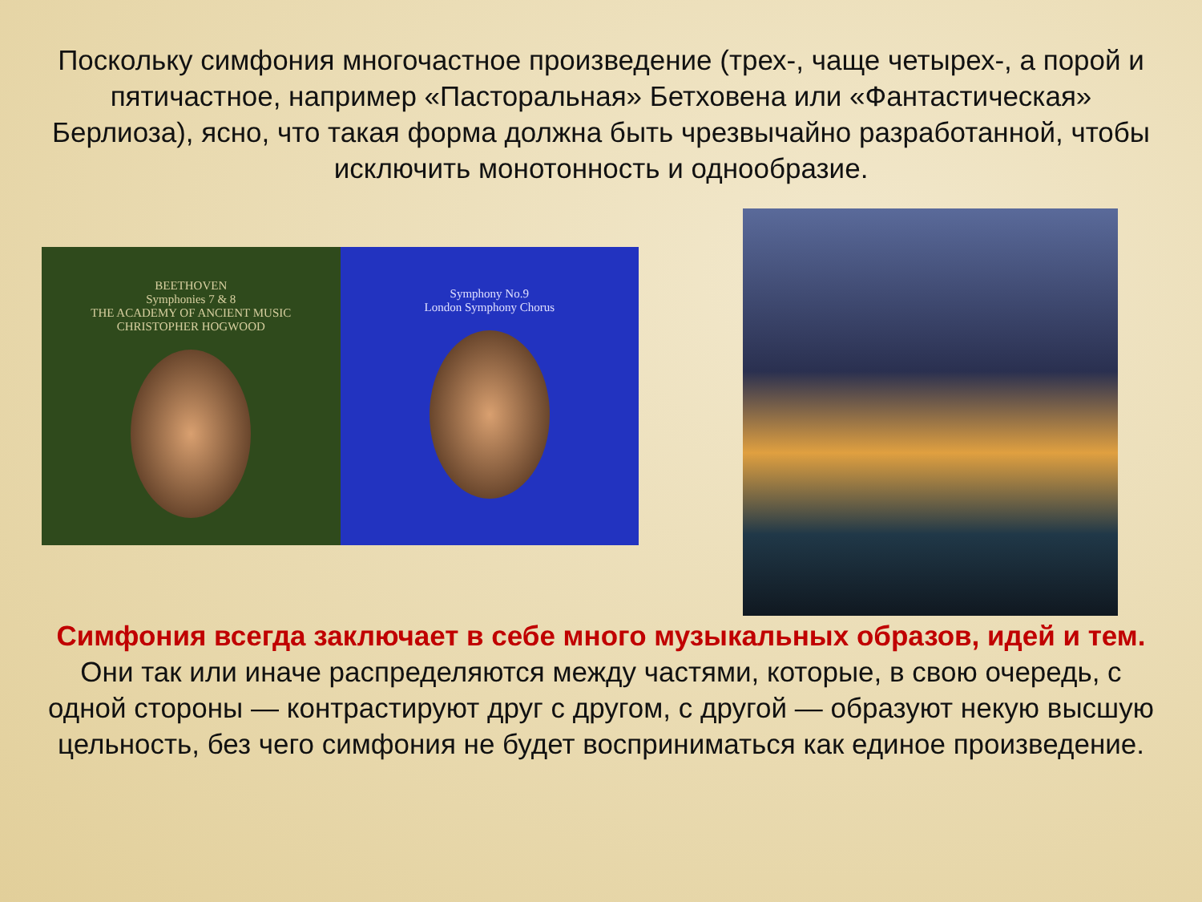Поскольку симфония многочастное произведение (трех-, чаще четырех-, а порой и пятичастное, например «Пасторальная» Бетховена или «Фантастическая» Берлиоза), ясно, что такая форма должна быть чрезвычайно разработанной, чтобы исключить монотонность и однообразие.
BEETHOVEN
Symphonies 7 & 8
THE ACADEMY OF ANCIENT MUSIC
CHRISTOPHER HOGWOOD
Symphony No.9
London Symphony Chorus
Симфония всегда заключает в себе много музыкальных образов, идей и тем.
Они так или иначе распределяются между частями, которые, в свою очередь, с одной стороны — контрастируют друг с другом, с другой — образуют некую высшую цельность, без чего симфония не будет восприниматься как единое произведение.